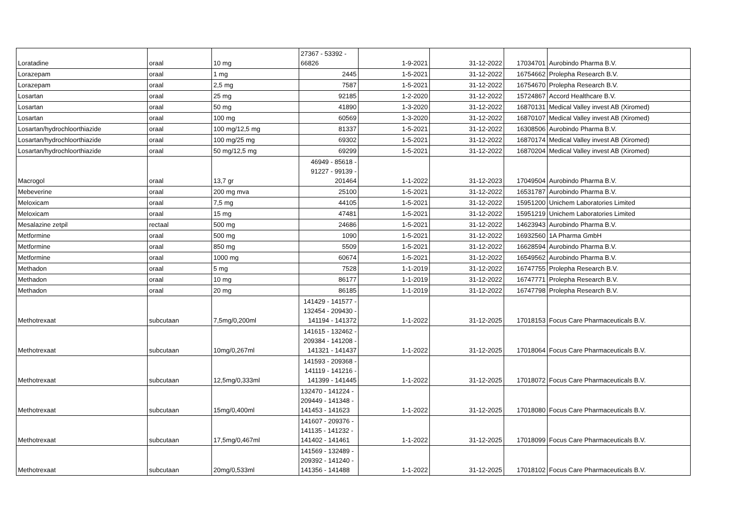| Loratadine | oraal | 10 mg | 27367 - 53392 - 66826 | 1-9-2021 | 31-12-2022 | 17034701 | Aurobindo Pharma B.V. |
| Lorazepam | oraal | 1 mg | 2445 | 1-5-2021 | 31-12-2022 | 16754662 | Prolepha Research B.V. |
| Lorazepam | oraal | 2,5 mg | 7587 | 1-5-2021 | 31-12-2022 | 16754670 | Prolepha Research B.V. |
| Losartan | oraal | 25 mg | 92185 | 1-2-2020 | 31-12-2022 | 15724867 | Accord Healthcare B.V. |
| Losartan | oraal | 50 mg | 41890 | 1-3-2020 | 31-12-2022 | 16870131 | Medical Valley invest AB (Xiromed) |
| Losartan | oraal | 100 mg | 60569 | 1-3-2020 | 31-12-2022 | 16870107 | Medical Valley invest AB (Xiromed) |
| Losartan/hydrochloorthiazide | oraal | 100 mg/12,5 mg | 81337 | 1-5-2021 | 31-12-2022 | 16308506 | Aurobindo Pharma B.V. |
| Losartan/hydrochloorthiazide | oraal | 100 mg/25 mg | 69302 | 1-5-2021 | 31-12-2022 | 16870174 | Medical Valley invest AB (Xiromed) |
| Losartan/hydrochloorthiazide | oraal | 50 mg/12,5 mg | 69299 | 1-5-2021 | 31-12-2022 | 16870204 | Medical Valley invest AB (Xiromed) |
| Macrogol | oraal | 13,7 gr | 46949 - 85618 - 91227 - 99139 - 201464 | 1-1-2022 | 31-12-2023 | 17049504 | Aurobindo Pharma B.V. |
| Mebeverine | oraal | 200 mg mva | 25100 | 1-5-2021 | 31-12-2022 | 16531787 | Aurobindo Pharma B.V. |
| Meloxicam | oraal | 7,5 mg | 44105 | 1-5-2021 | 31-12-2022 | 15951200 | Unichem Laboratories Limited |
| Meloxicam | oraal | 15 mg | 47481 | 1-5-2021 | 31-12-2022 | 15951219 | Unichem Laboratories Limited |
| Mesalazine zetpil | rectaal | 500 mg | 24686 | 1-5-2021 | 31-12-2022 | 14623943 | Aurobindo Pharma B.V. |
| Metformine | oraal | 500 mg | 1090 | 1-5-2021 | 31-12-2022 | 16932560 | 1A Pharma GmbH |
| Metformine | oraal | 850 mg | 5509 | 1-5-2021 | 31-12-2022 | 16628594 | Aurobindo Pharma B.V. |
| Metformine | oraal | 1000 mg | 60674 | 1-5-2021 | 31-12-2022 | 16549562 | Aurobindo Pharma B.V. |
| Methadon | oraal | 5 mg | 7528 | 1-1-2019 | 31-12-2022 | 16747755 | Prolepha Research B.V. |
| Methadon | oraal | 10 mg | 86177 | 1-1-2019 | 31-12-2022 | 16747771 | Prolepha Research B.V. |
| Methadon | oraal | 20 mg | 86185 | 1-1-2019 | 31-12-2022 | 16747798 | Prolepha Research B.V. |
| Methotrexaat | subcutaan | 7,5mg/0,200ml | 141429 - 141577 - 132454 - 209430 - 141194 - 141372 | 1-1-2022 | 31-12-2025 | 17018153 | Focus Care Pharmaceuticals B.V. |
| Methotrexaat | subcutaan | 10mg/0,267ml | 141615 - 132462 - 209384 - 141208 - 141321 - 141437 | 1-1-2022 | 31-12-2025 | 17018064 | Focus Care Pharmaceuticals B.V. |
| Methotrexaat | subcutaan | 12,5mg/0,333ml | 141593 - 209368 - 141119 - 141216 - 141399 - 141445 | 1-1-2022 | 31-12-2025 | 17018072 | Focus Care Pharmaceuticals B.V. |
| Methotrexaat | subcutaan | 15mg/0,400ml | 132470 - 141224 - 209449 - 141348 - 141453 - 141623 | 1-1-2022 | 31-12-2025 | 17018080 | Focus Care Pharmaceuticals B.V. |
| Methotrexaat | subcutaan | 17,5mg/0,467ml | 141607 - 209376 - 141135 - 141232 - 141402 - 141461 | 1-1-2022 | 31-12-2025 | 17018099 | Focus Care Pharmaceuticals B.V. |
| Methotrexaat | subcutaan | 20mg/0,533ml | 141569 - 132489 - 209392 - 141240 - 141356 - 141488 | 1-1-2022 | 31-12-2025 | 17018102 | Focus Care Pharmaceuticals B.V. |